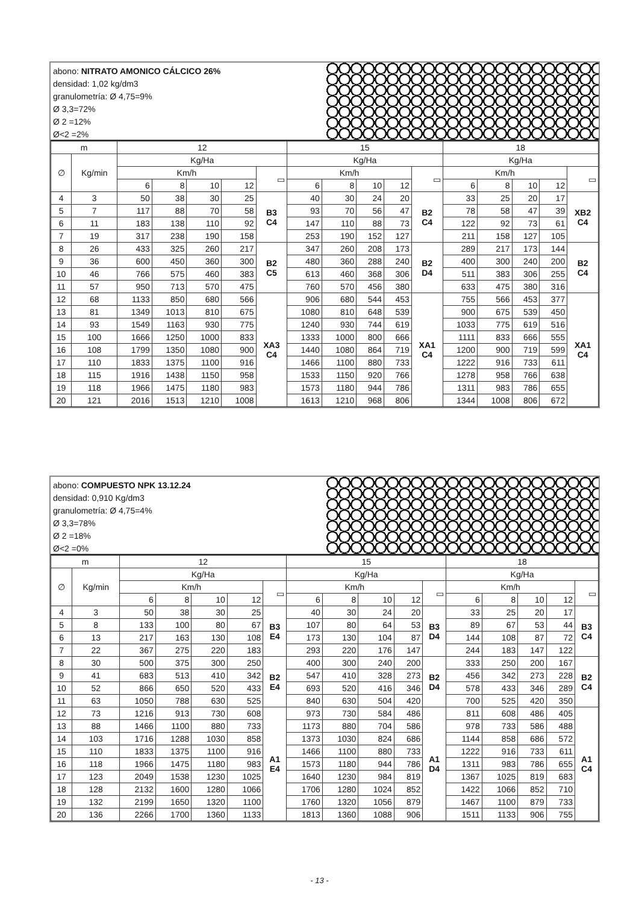abono: NITRATO AMONICO CÁLCICO 26%
densidad: 1,02 kg/dm3
granulometría: Ø 4,75=9%
Ø 3,3=72%
Ø 2 =12%
Ø<2 =2%
| m | | 12 | | | | | 15 | | | | | 18 | | | | |
| --- | --- | --- | --- | --- | --- | --- | --- | --- | --- | --- | --- | --- | --- | --- | --- | --- |
| ∅ | Kg/min | Kg/Ha | | | | | Kg/Ha | | | | | Kg/Ha | | | | |
| | | Km/h | | | | ▭ | Km/h | | | | ▭ | Km/h | | | | ▭ |
| | | 6 | 8 | 10 | 12 | | 6 | 8 | 10 | 12 | | 6 | 8 | 10 | 12 | |
| 4 | 3 | 50 | 38 | 30 | 25 | B3 C4 | 40 | 30 | 24 | 20 | B2 C4 | 33 | 25 | 20 | 17 | XB2 C4 |
| 5 | 7 | 117 | 88 | 70 | 58 | | 93 | 70 | 56 | 47 | | 78 | 58 | 47 | 39 | |
| 6 | 11 | 183 | 138 | 110 | 92 | | 147 | 110 | 88 | 73 | | 122 | 92 | 73 | 61 | |
| 7 | 19 | 317 | 238 | 190 | 158 | | 253 | 190 | 152 | 127 | | 211 | 158 | 127 | 105 | |
| 8 | 26 | 433 | 325 | 260 | 217 | B2 C5 | 347 | 260 | 208 | 173 | B2 D4 | 289 | 217 | 173 | 144 | B2 C4 |
| 9 | 36 | 600 | 450 | 360 | 300 | | 480 | 360 | 288 | 240 | | 400 | 300 | 240 | 200 | |
| 10 | 46 | 766 | 575 | 460 | 383 | | 613 | 460 | 368 | 306 | | 511 | 383 | 306 | 255 | |
| 11 | 57 | 950 | 713 | 570 | 475 | | 760 | 570 | 456 | 380 | | 633 | 475 | 380 | 316 | |
| 12 | 68 | 1133 | 850 | 680 | 566 | XA3 C4 | 906 | 680 | 544 | 453 | XA1 C4 | 755 | 566 | 453 | 377 | XA1 C4 |
| 13 | 81 | 1349 | 1013 | 810 | 675 | | 1080 | 810 | 648 | 539 | | 900 | 675 | 539 | 450 | |
| 14 | 93 | 1549 | 1163 | 930 | 775 | | 1240 | 930 | 744 | 619 | | 1033 | 775 | 619 | 516 | |
| 15 | 100 | 1666 | 1250 | 1000 | 833 | | 1333 | 1000 | 800 | 666 | | 1111 | 833 | 666 | 555 | |
| 16 | 108 | 1799 | 1350 | 1080 | 900 | | 1440 | 1080 | 864 | 719 | | 1200 | 900 | 719 | 599 | |
| 17 | 110 | 1833 | 1375 | 1100 | 916 | | 1466 | 1100 | 880 | 733 | | 1222 | 916 | 733 | 611 | |
| 18 | 115 | 1916 | 1438 | 1150 | 958 | | 1533 | 1150 | 920 | 766 | | 1278 | 958 | 766 | 638 | |
| 19 | 118 | 1966 | 1475 | 1180 | 983 | | 1573 | 1180 | 944 | 786 | | 1311 | 983 | 786 | 655 | |
| 20 | 121 | 2016 | 1513 | 1210 | 1008 | | 1613 | 1210 | 968 | 806 | | 1344 | 1008 | 806 | 672 | |
abono: COMPUESTO NPK 13.12.24
densidad: 0,910 Kg/dm3
granulometría: Ø 4,75=4%
Ø 3,3=78%
Ø 2 =18%
Ø<2 =0%
| m | | 12 | | | | | 15 | | | | | 18 | | | | |
| --- | --- | --- | --- | --- | --- | --- | --- | --- | --- | --- | --- | --- | --- | --- | --- | --- |
| ∅ | Kg/min | Kg/Ha | | | | | Kg/Ha | | | | | Kg/Ha | | | | |
| | | Km/h | | | | ▭ | Km/h | | | | ▭ | Km/h | | | | ▭ |
| | | 6 | 8 | 10 | 12 | | 6 | 8 | 10 | 12 | | 6 | 8 | 10 | 12 | |
| 4 | 3 | 50 | 38 | 30 | 25 | B3 E4 | 40 | 30 | 24 | 20 | B3 D4 | 33 | 25 | 20 | 17 | B3 C4 |
| 5 | 8 | 133 | 100 | 80 | 67 | | 107 | 80 | 64 | 53 | | 89 | 67 | 53 | 44 | |
| 6 | 13 | 217 | 163 | 130 | 108 | | 173 | 130 | 104 | 87 | | 144 | 108 | 87 | 72 | |
| 7 | 22 | 367 | 275 | 220 | 183 | | 293 | 220 | 176 | 147 | | 244 | 183 | 147 | 122 | |
| 8 | 30 | 500 | 375 | 300 | 250 | B2 E4 | 400 | 300 | 240 | 200 | B2 D4 | 333 | 250 | 200 | 167 | B2 C4 |
| 9 | 41 | 683 | 513 | 410 | 342 | | 547 | 410 | 328 | 273 | | 456 | 342 | 273 | 228 | |
| 10 | 52 | 866 | 650 | 520 | 433 | | 693 | 520 | 416 | 346 | | 578 | 433 | 346 | 289 | |
| 11 | 63 | 1050 | 788 | 630 | 525 | | 840 | 630 | 504 | 420 | | 700 | 525 | 420 | 350 | |
| 12 | 73 | 1216 | 913 | 730 | 608 | A1 E4 | 973 | 730 | 584 | 486 | A1 D4 | 811 | 608 | 486 | 405 | A1 C4 |
| 13 | 88 | 1466 | 1100 | 880 | 733 | | 1173 | 880 | 704 | 586 | | 978 | 733 | 586 | 488 | |
| 14 | 103 | 1716 | 1288 | 1030 | 858 | | 1373 | 1030 | 824 | 686 | | 1144 | 858 | 686 | 572 | |
| 15 | 110 | 1833 | 1375 | 1100 | 916 | | 1466 | 1100 | 880 | 733 | | 1222 | 916 | 733 | 611 | |
| 16 | 118 | 1966 | 1475 | 1180 | 983 | | 1573 | 1180 | 944 | 786 | | 1311 | 983 | 786 | 655 | |
| 17 | 123 | 2049 | 1538 | 1230 | 1025 | | 1640 | 1230 | 984 | 819 | | 1367 | 1025 | 819 | 683 | |
| 18 | 128 | 2132 | 1600 | 1280 | 1066 | | 1706 | 1280 | 1024 | 852 | | 1422 | 1066 | 852 | 710 | |
| 19 | 132 | 2199 | 1650 | 1320 | 1100 | | 1760 | 1320 | 1056 | 879 | | 1467 | 1100 | 879 | 733 | |
| 20 | 136 | 2266 | 1700 | 1360 | 1133 | | 1813 | 1360 | 1088 | 906 | | 1511 | 1133 | 906 | 755 | |
- 13 -